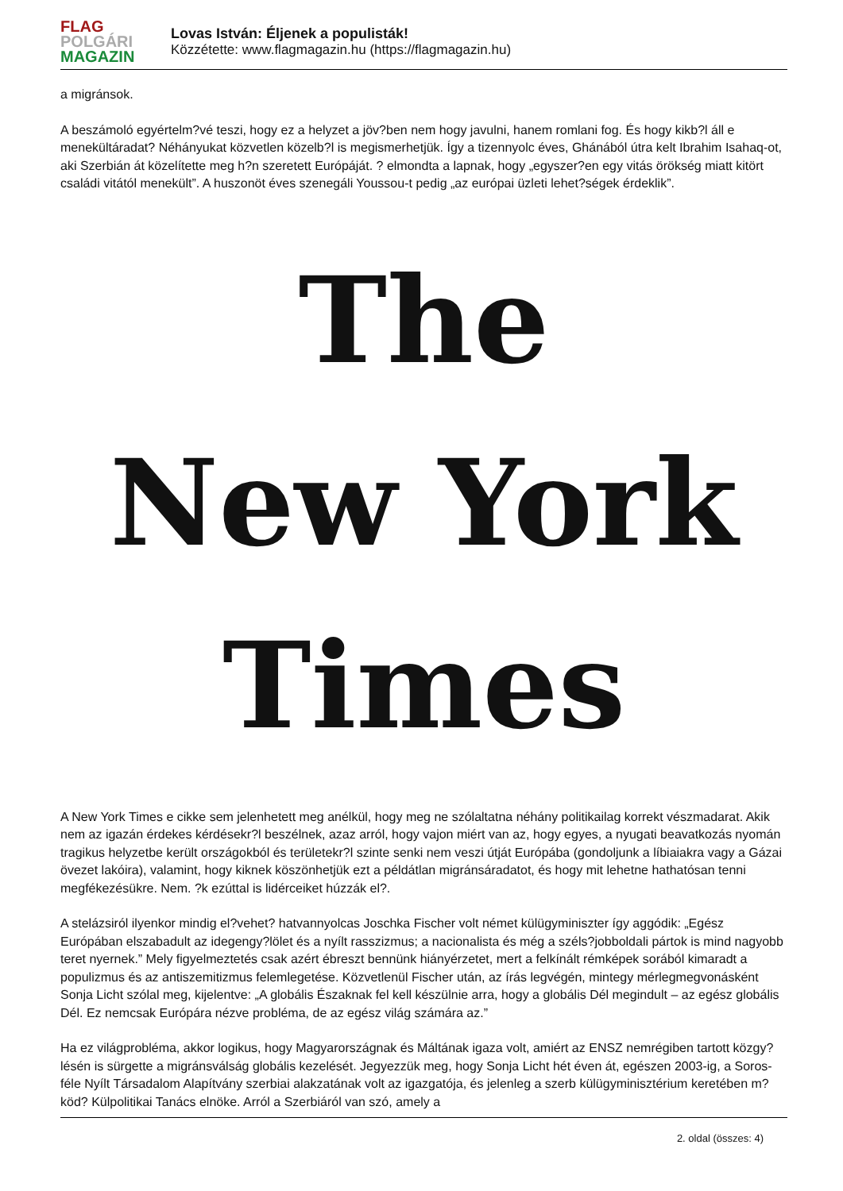FLAG
POLGÁRI
MAGAZIN
Lovas István: Éljenek a populisták!
Közzétette: www.flagmagazin.hu (https://flagmagazin.hu)
a migránsok.
A beszámoló egyértelm?vé teszi, hogy ez a helyzet a jöv?ben nem hogy javulni, hanem romlani fog. És hogy kikb?l áll e menekültáradat? Néhányukat közvetlen közelb?l is megismerhetjük. Így a tizennyolc éves, Ghánából útra kelt Ibrahim Isahaq-ot, aki Szerbián át közelítette meg h?n szeretett Európáját. ? elmondta a lapnak, hogy „egyszer?en egy vitás örökség miatt kitört családi vitától menekült”. A huszonöt éves szenegáli Youssou-t pedig „az európai üzleti lehet?ségek érdeklik”.
The
New York
Times
A New York Times e cikke sem jelenhetett meg anélkül, hogy meg ne szólaltatna néhány politikailag korrekt vészmadarat. Akik nem az igazán érdekes kérdésekr?l beszélnek, azaz arról, hogy vajon miért van az, hogy egyes, a nyugati beavatkozás nyomán tragikus helyzetbe került országokból és területekr?l szinte senki nem veszi útját Európába (gondoljunk a líbiaiakra vagy a Gázai övezet lakóira), valamint, hogy kiknek köszönhetjük ezt a példátlan migránsáradatot, és hogy mit lehetne hathatósan tenni megfékezésükre. Nem. ?k ezúttal is lidérceiket húzzák el?.
A stelázsiról ilyenkor mindig el?vehet? hatvannyolcas Joschka Fischer volt német külügyminiszter így aggódik: „Egész Európában elszabadult az idegengy?lölet és a nyílt rasszizmus; a nacionalista és még a széls?jobboldali pártok is mind nagyobb teret nyernek.” Mely figyelmeztetés csak azért ébreszt bennünk hiányérzetet, mert a felkínált rémképek sorából kimaradt a populizmus és az antiszemitizmus felemlegetése. Közvetlenül Fischer után, az írás legvégén, mintegy mérlegmegvonásként Sonja Licht szólal meg, kijelentve: „A globális Északnak fel kell készülnie arra, hogy a globális Dél megindult – az egész globális Dél. Ez nemcsak Európára nézve probléma, de az egész világ számára az.”
Ha ez világprobléma, akkor logikus, hogy Magyarországnak és Máltának igaza volt, amiért az ENSZ nemrégiben tartott közgy?lésén is sürgette a migránsválság globális kezelését. Jegyezzük meg, hogy Sonja Licht hét éven át, egészen 2003-ig, a Soros-féle Nyílt Társadalom Alapítvány szerbiai alakzatának volt az igazgatója, és jelenleg a szerb külügyminisztérium keretében m?köd? Külpolitikai Tanács elnöke. Arról a Szerbiáról van szó, amely a
2. oldal (összes: 4)